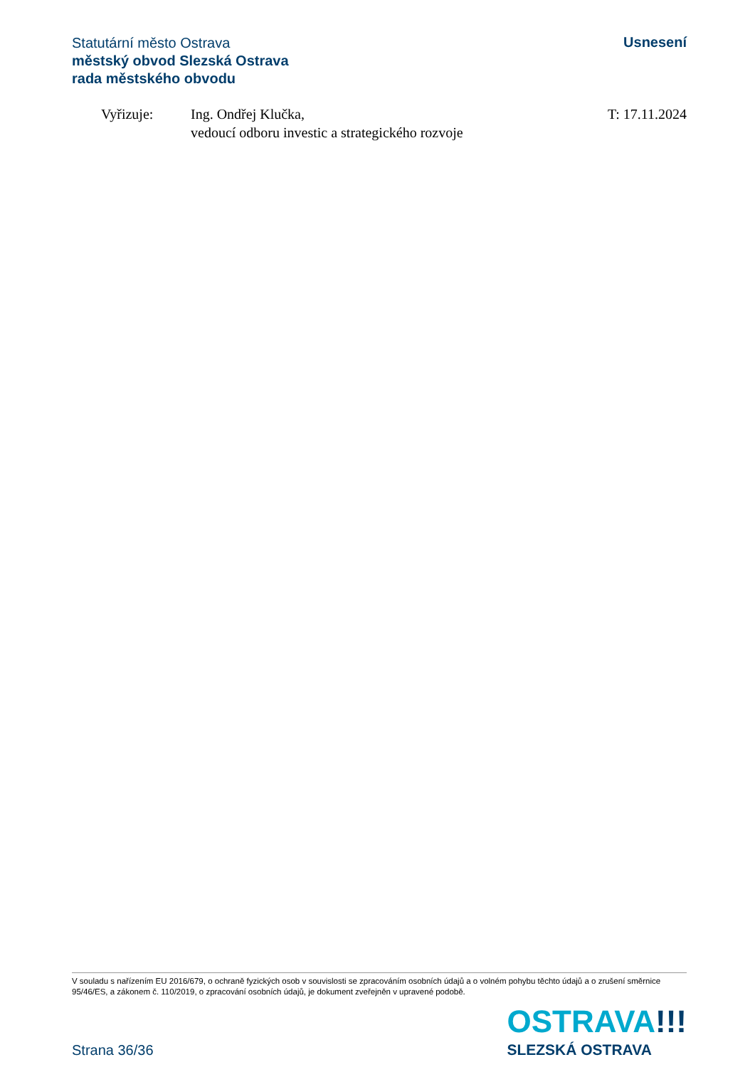Statutární město Ostrava
městský obvod Slezská Ostrava
rada městského obvodu
Usnesení
Vyřizuje: Ing. Ondřej Klučka,
vedoucí odboru investic a strategického rozvoje
T: 17.11.2024
V souladu s nařízením EU 2016/679, o ochraně fyzických osob v souvislosti se zpracováním osobních údajů a o volném pohybu těchto údajů a o zrušení směrnice 95/46/ES, a zákonem č. 110/2019, o zpracování osobních údajů, je dokument zveřejněn v upravené podobě.
Strana 36/36
OSTRAVA!!!
SLEZSKÁ OSTRAVA